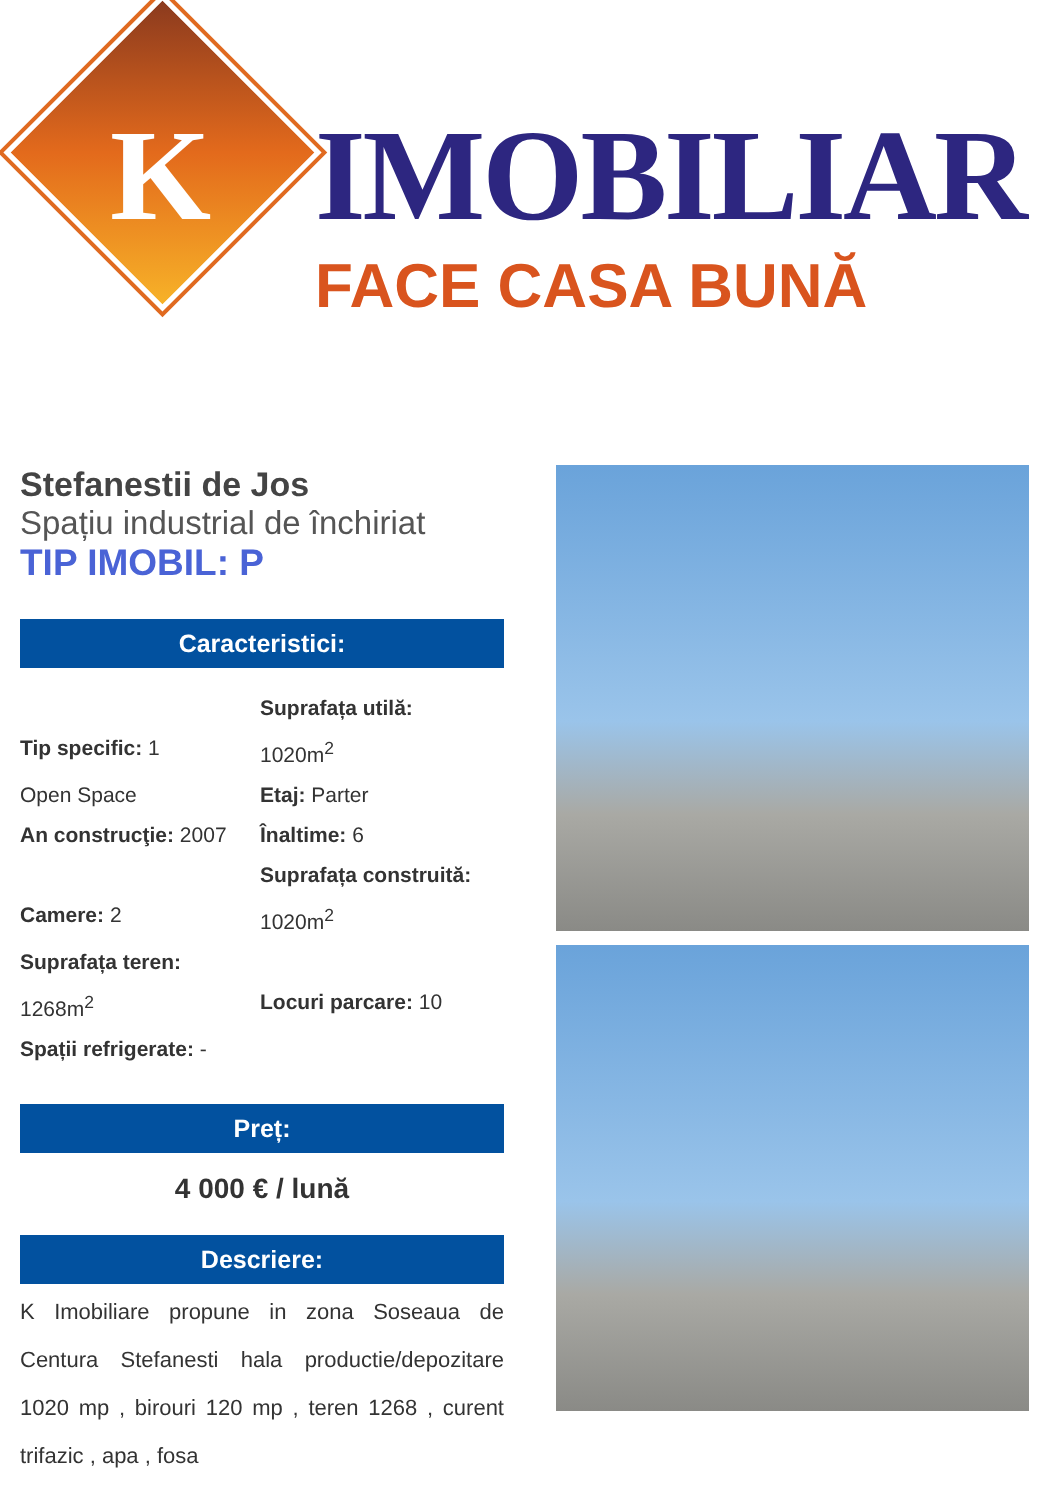K
IMOBILIAR
FACE CASA BUNĂ
Stefanestii de Jos
Spațiu industrial de închiriat
TIP IMOBIL: P
Caracteristici:
Tip specific: 1
Suprafața utilă:
1020m<sup>2</sup>
Open Space
Etaj: Parter
An construcţie: 2007
Înaltime: 6
Camere: 2
Suprafața construită:
1020m<sup>2</sup>
Suprafața teren:
1268m<sup>2</sup>
Locuri parcare: 10
Spații refrigerate: -
Preț:
4 000 € / lună
Descriere:
K Imobiliare propune in zona Soseaua de Centura Stefanesti hala productie/depozitare 1020 mp , birouri 120 mp , teren 1268 , curent trifazic , apa , fosa